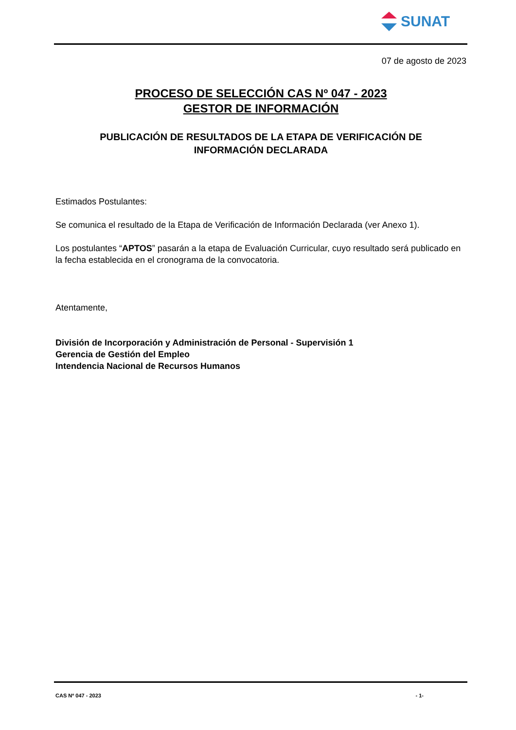SUNAT
07 de agosto de 2023
PROCESO DE SELECCIÓN CAS Nº 047 - 2023
GESTOR DE INFORMACIÓN
PUBLICACIÓN DE RESULTADOS DE LA ETAPA DE VERIFICACIÓN DE
INFORMACIÓN DECLARADA
Estimados Postulantes:
Se comunica el resultado de la Etapa de Verificación de Información Declarada (ver Anexo 1).
Los postulantes “APTOS” pasarán a la etapa de Evaluación Curricular, cuyo resultado será publicado en la fecha establecida en el cronograma de la convocatoria.
Atentamente,
División de Incorporación y Administración de Personal - Supervisión 1
Gerencia de Gestión del Empleo
Intendencia Nacional de Recursos Humanos
CAS Nº 047 - 2023 - 1-